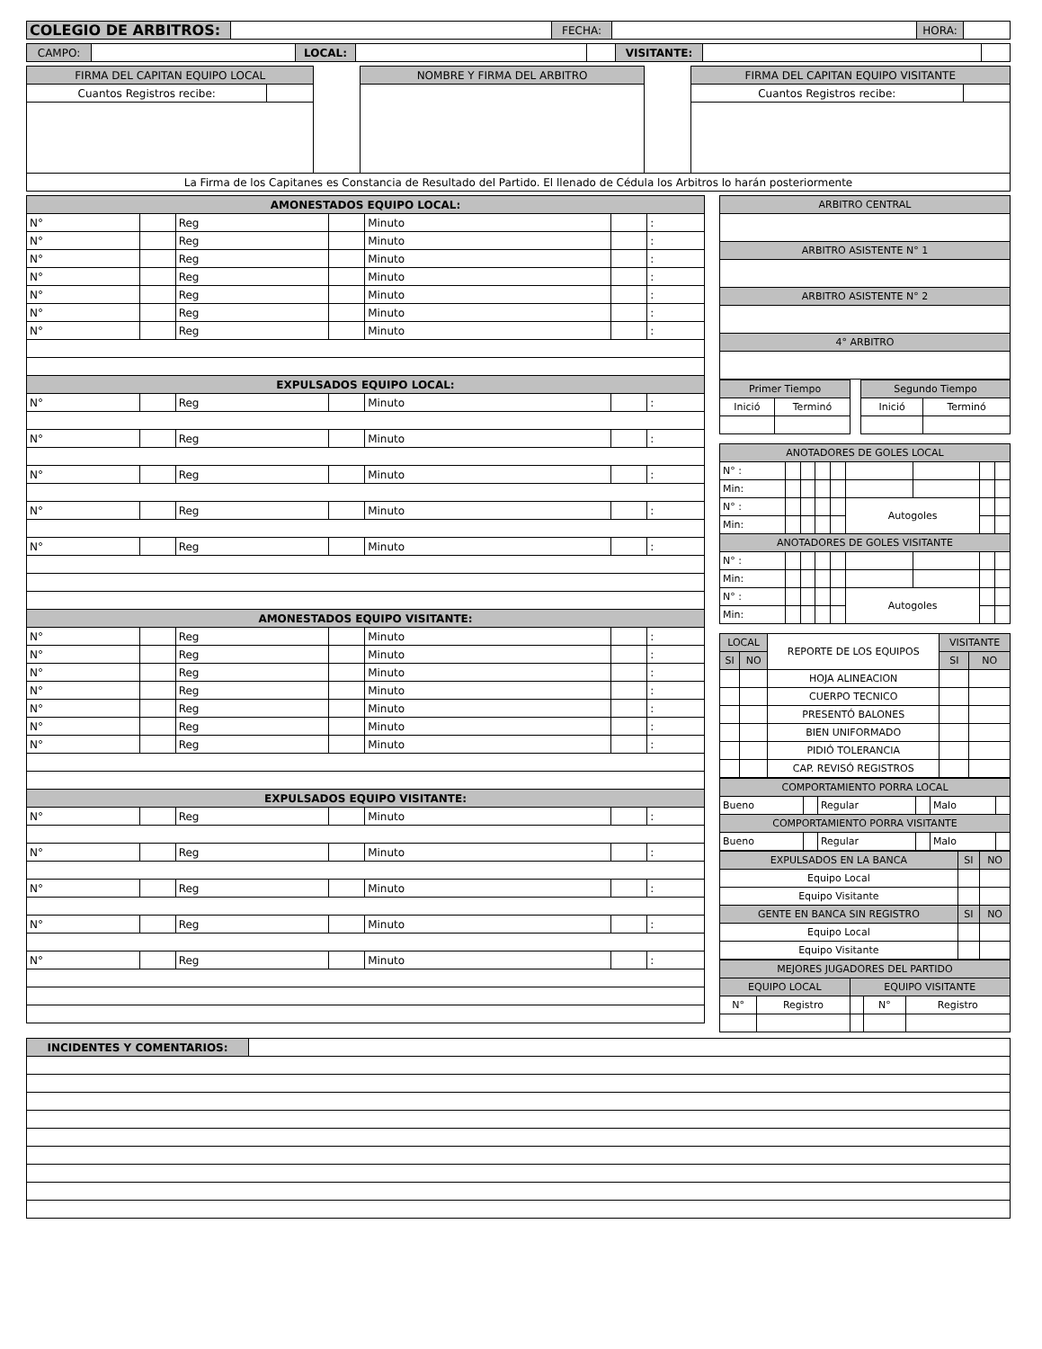| COLEGIO DE ARBITROS: | | FECHA: | | HORA: | |
| CAMPO: | | LOCAL: | | | VISITANTE: | | |
| FIRMA DEL CAPITAN EQUIPO LOCAL | | | NOMBRE Y FIRMA DEL ARBITRO | | FIRMA DEL CAPITAN EQUIPO VISITANTE | |
| Cuantos Registros recibe: | | | | | Cuantos Registros recibe: | |
| La Firma de los Capitanes es Constancia de Resultado del Partido. El llenado de Cédula los Arbitros lo harán posteriormente | | | | | | |
| AMONESTADOS EQUIPO LOCAL: | | | | | | |
| --- | --- | --- | --- | --- | --- | --- |
| N° | | Reg | | Minuto | | : |
| N° | | Reg | | Minuto | | : |
| N° | | Reg | | Minuto | | : |
| N° | | Reg | | Minuto | | : |
| N° | | Reg | | Minuto | | : |
| N° | | Reg | | Minuto | | : |
| N° | | Reg | | Minuto | | : |
| EXPULSADOS EQUIPO LOCAL: | | | | | | |
| N° | | Reg | | Minuto | | : |
| N° | | Reg | | Minuto | | : |
| N° | | Reg | | Minuto | | : |
| N° | | Reg | | Minuto | | : |
| N° | | Reg | | Minuto | | : |
| AMONESTADOS EQUIPO VISITANTE: | | | | | | |
| N° | | Reg | | Minuto | | : |
| N° | | Reg | | Minuto | | : |
| N° | | Reg | | Minuto | | : |
| N° | | Reg | | Minuto | | : |
| N° | | Reg | | Minuto | | : |
| N° | | Reg | | Minuto | | : |
| N° | | Reg | | Minuto | | : |
| EXPULSADOS EQUIPO VISITANTE: | | | | | | |
| N° | | Reg | | Minuto | | : |
| N° | | Reg | | Minuto | | : |
| N° | | Reg | | Minuto | | : |
| N° | | Reg | | Minuto | | : |
| N° | | Reg | | Minuto | | : |
| ARBITRO CENTRAL |
| ARBITRO ASISTENTE N° 1 |
| ARBITRO ASISTENTE N° 2 |
| 4° ARBITRO |
| Primer Tiempo | | | Segundo Tiempo | |
| Inició | Terminó | | Inició | Terminó |
| ANOTADORES DE GOLES LOCAL | | | | | | | | |
| N° : | | | | | | | | |
| Min: | | | | | | | | |
| N° : | | | | | Autogoles | | | |
| Min: | | | | | | | | |
| ANOTADORES DE GOLES VISITANTE | | | | | | | | |
| N° : | | | | | | | | |
| Min: | | | | | | | | |
| N° : | | | | | Autogoles | | | |
| Min: | | | | | | | | |
| LOCAL | | REPORTE DE LOS EQUIPOS | VISITANTE | |
| SI | NO | | SI | NO |
| | | HOJA ALINEACION | | |
| | | CUERPO TECNICO | | |
| | | PRESENTÓ BALONES | | |
| | | BIEN UNIFORMADO | | |
| | | PIDIÓ TOLERANCIA | | |
| | | CAP. REVISÓ REGISTROS | | |
| COMPORTAMIENTO PORRA LOCAL | | | | | |
| Bueno | | Regular | | Malo | |
| COMPORTAMIENTO PORRA VISITANTE | | | | | |
| Bueno | | Regular | | Malo | |
| EXPULSADOS EN LA BANCA | SI | NO |
| Equipo Local | | |
| Equipo Visitante | | |
| GENTE EN BANCA SIN REGISTRO | SI | NO |
| Equipo Local | | |
| Equipo Visitante | | |
| MEJORES JUGADORES DEL PARTIDO | | | | |
| EQUIPO LOCAL | | EQUIPO VISITANTE | | |
| N° | Registro | | N° | Registro |
| INCIDENTES Y COMENTARIOS: | |